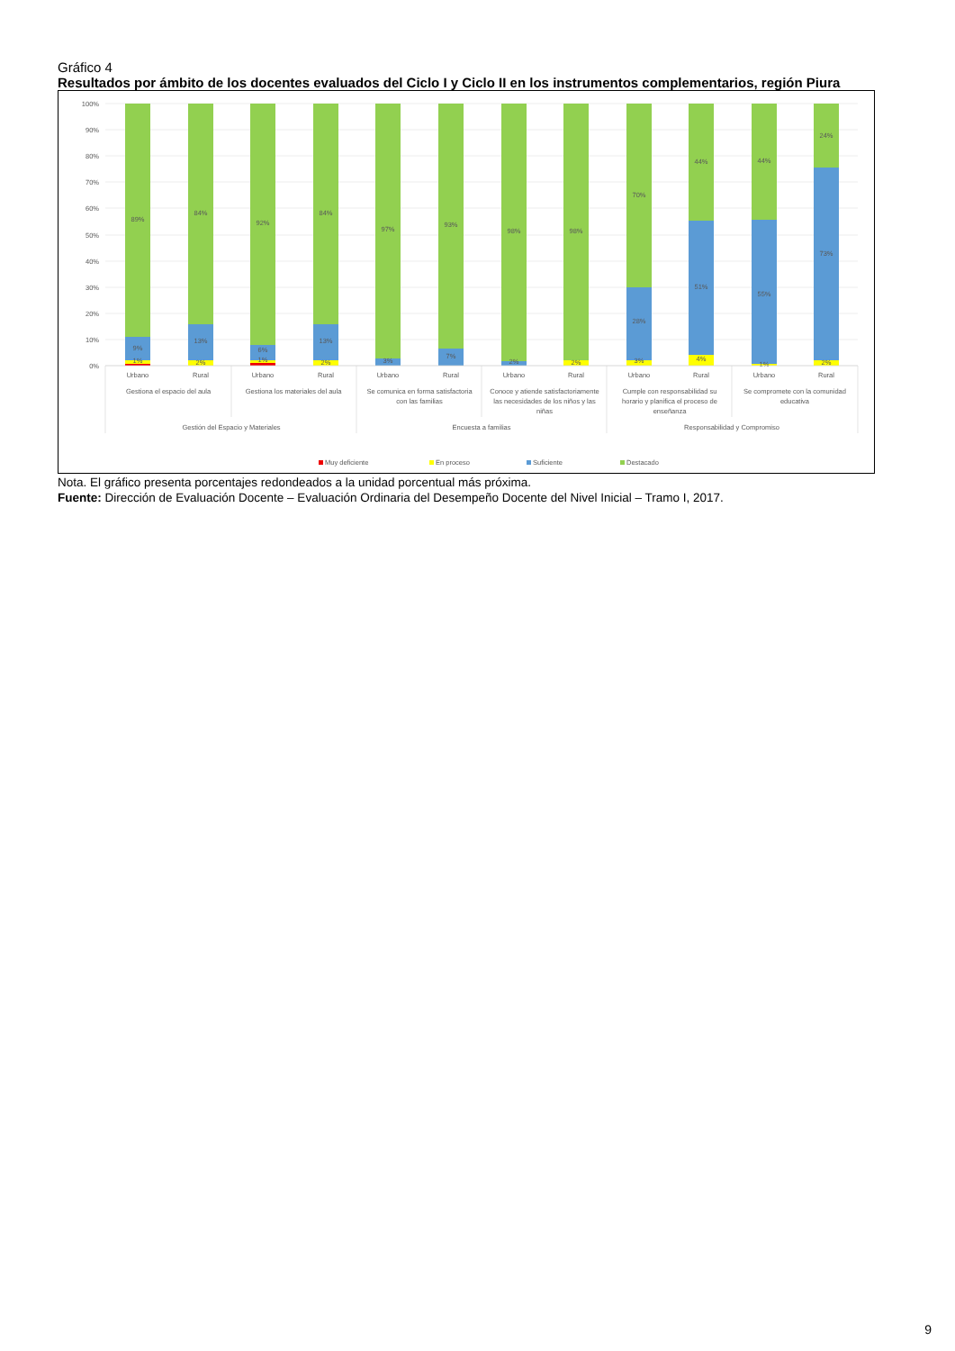Gráfico 4
Resultados por ámbito de los docentes evaluados del Ciclo I y Ciclo II en los instrumentos complementarios, región Piura
100%
90%
80%
70%
60%
50%
40%
30%
20%
10%
0%
89%
9%
1%
84%
13%
2%
92%
6%
1%
84%
13%
2%
97%
3%
93%
7%
98%
2%
98%
2%
70%
28%
3%
44%
51%
4%
44%
55%
1%
24%
73%
2%
Urbano
Rural
Urbano
Rural
Urbano
Rural
Urbano
Rural
Urbano
Rural
Urbano
Rural
Gestiona el espacio del aula
Gestiona los materiales del aula
Se comunica en forma satisfactoria
con las familias
Conoce y atiende satisfactoriamente
las necesidades de los niños y las
niñas
Cumple con responsabilidad su
horario y planifica el proceso de
enseñanza
Se compromete con la comunidad
educativa
Gestión del Espacio y Materiales
Encuesta a familias
Responsabilidad y Compromiso
Muy deficiente
En proceso
Suficiente
Destacado
Nota. El gráfico presenta porcentajes redondeados a la unidad porcentual más próxima.
Fuente: Dirección de Evaluación Docente – Evaluación Ordinaria del Desempeño Docente del Nivel Inicial – Tramo I, 2017.
9